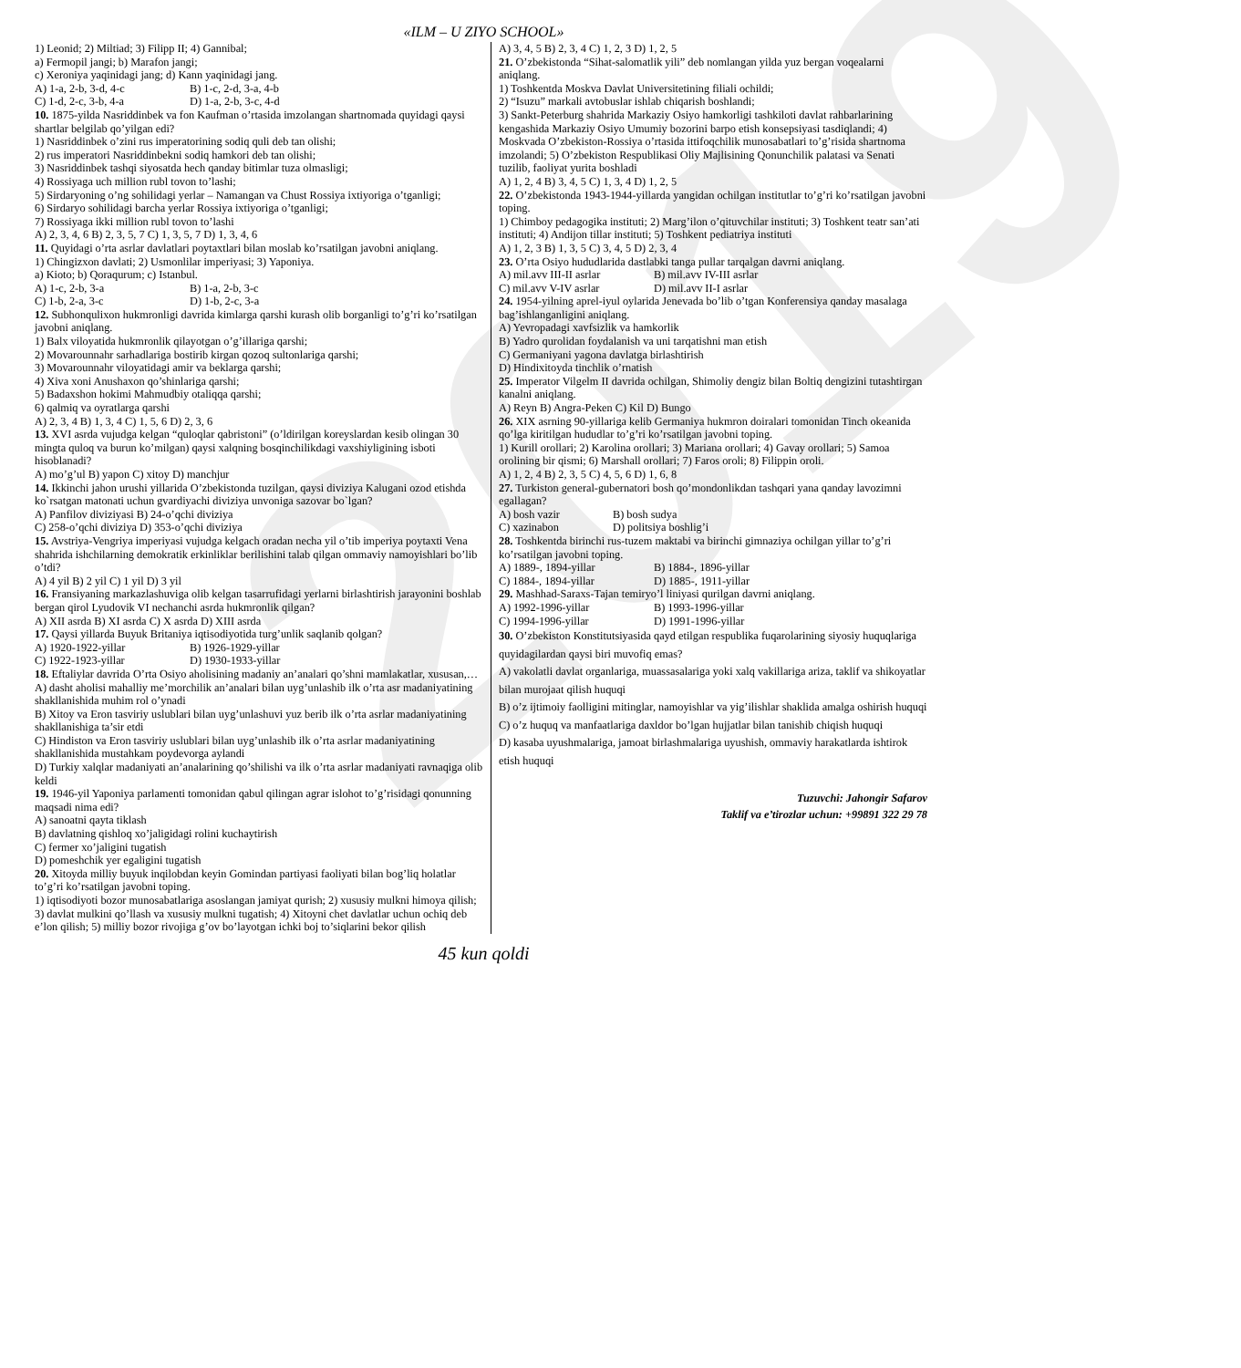2019
«ILM – U ZIYO SCHOOL»
1) Leonid; 2) Miltiad; 3) Filipp II; 4) Gannibal;
a) Fermopil jangi; b) Marafon jangi;
c) Xeroniya yaqinidagi jang; d) Kann yaqinidagi jang.
A) 1-a, 2-b, 3-d, 4-c B) 1-c, 2-d, 3-a, 4-b
C) 1-d, 2-c, 3-b, 4-a D) 1-a, 2-b, 3-c, 4-d
10. 1875-yilda Nasriddinbek va fon Kaufman o’rtasida imzolangan shartnomada quyidagi qaysi shartlar belgilab qo’yilgan edi?
1) Nasriddinbek o’zini rus imperatorining sodiq quli deb tan olishi;
2) rus imperatori Nasriddinbekni sodiq hamkori deb tan olishi;
3) Nasriddinbek tashqi siyosatda hech qanday bitimlar tuza olmasligi;
4) Rossiyaga uch million rubl tovon to’lashi;
5) Sirdaryoning o’ng sohilidagi yerlar – Namangan va Chust Rossiya ixtiyoriga o’tganligi;
6) Sirdaryo sohilidagi barcha yerlar Rossiya ixtiyoriga o’tganligi;
7) Rossiyaga ikki million rubl tovon to’lashi
A) 2, 3, 4, 6 B) 2, 3, 5, 7 C) 1, 3, 5, 7 D) 1, 3, 4, 6
11. Quyidagi o’rta asrlar davlatlari poytaxtlari bilan moslab ko’rsatilgan javobni aniqlang.
1) Chingizxon davlati; 2) Usmonlilar imperiyasi; 3) Yaponiya.
a) Kioto; b) Qoraqurum; c) Istanbul.
A) 1-c, 2-b, 3-a B) 1-a, 2-b, 3-c
C) 1-b, 2-a, 3-c D) 1-b, 2-c, 3-a
12. Subhonqulixon hukmronligi davrida kimlarga qarshi kurash olib borganligi to’g’ri ko’rsatilgan javobni aniqlang.
1) Balx viloyatida hukmronlik qilayotgan o’g’illariga qarshi;
2) Movarounnahr sarhadlariga bostirib kirgan qozoq sultonlariga qarshi;
3) Movarounnahr viloyatidagi amir va beklarga qarshi;
4) Xiva xoni Anushaxon qo’shinlariga qarshi;
5) Badaxshon hokimi Mahmudbiy otaliqqa qarshi;
6) qalmiq va oyratlarga qarshi
A) 2, 3, 4 B) 1, 3, 4 C) 1, 5, 6 D) 2, 3, 6
13. XVI asrda vujudga kelgan “quloqlar qabristoni” (o’ldirilgan koreyslardan kesib olingan 30 mingta quloq va burun ko’milgan) qaysi xalqning bosqinchilikdagi vaxshiyligining isboti hisoblanadi?
A) mo’g’ul B) yapon C) xitoy D) manchjur
14. Ikkinchi jahon urushi yillarida O’zbekistonda tuzilgan, qaysi diviziya Kalugani ozod etishda ko`rsatgan matonati uchun gvardiyachi diviziya unvoniga sazovar bo`lgan?
A) Panfilov diviziyasi B) 24-o’qchi diviziya
C) 258-o’qchi diviziya D) 353-o’qchi diviziya
15. Avstriya-Vengriya imperiyasi vujudga kelgach oradan necha yil o’tib imperiya poytaxti Vena shahrida ishchilarning demokratik erkinliklar berilishini talab qilgan ommaviy namoyishlari bo’lib o’tdi?
A) 4 yil B) 2 yil C) 1 yil D) 3 yil
16. Fransiyaning markazlashuviga olib kelgan tasarrufidagi yerlarni birlashtirish jarayonini boshlab bergan qirol Lyudovik VI nechanchi asrda hukmronlik qilgan?
A) XII asrda B) XI asrda C) X asrda D) XIII asrda
17. Qaysi yillarda Buyuk Britaniya iqtisodiyotida turg’unlik saqlanib qolgan?
A) 1920-1922-yillar B) 1926-1929-yillar
C) 1922-1923-yillar D) 1930-1933-yillar
18. Eftaliylar davrida O’rta Osiyo aholisining madaniy an’analari qo’shni mamlakatlar, xususan,…
A) dasht aholisi mahalliy me’morchilik an’analari bilan uyg’unlashib ilk o’rta asr madaniyatining shakllanishida muhim rol o’ynadi
B) Xitoy va Eron tasviriy uslublari bilan uyg’unlashuvi yuz berib ilk o’rta asrlar madaniyatining shakllanishiga ta’sir etdi
C) Hindiston va Eron tasviriy uslublari bilan uyg’unlashib ilk o’rta asrlar madaniyatining shakllanishida mustahkam poydevorga aylandi
D) Turkiy xalqlar madaniyati an’analarining qo’shilishi va ilk o’rta asrlar madaniyati ravnaqiga olib keldi
19. 1946-yil Yaponiya parlamenti tomonidan qabul qilingan agrar islohot to’g’risidagi qonunning maqsadi nima edi?
A) sanoatni qayta tiklash
B) davlatning qishloq xo’jaligidagi rolini kuchaytirish
C) fermer xo’jaligini tugatish
D) pomeshchik yer egaligini tugatish
20. Xitoyda milliy buyuk inqilobdan keyin Gomindan partiyasi faoliyati bilan bog’liq holatlar to’g’ri ko’rsatilgan javobni toping.
1) iqtisodiyoti bozor munosabatlariga asoslangan jamiyat qurish; 2) xususiy mulkni himoya qilish; 3) davlat mulkini qo’llash va xususiy mulkni tugatish; 4) Xitoyni chet davlatlar uchun ochiq deb e’lon qilish; 5) milliy bozor rivojiga g’ov bo’layotgan ichki boj to’siqlarini bekor qilish
A) 3, 4, 5 B) 2, 3, 4 C) 1, 2, 3 D) 1, 2, 5
21. O’zbekistonda “Sihat-salomatlik yili” deb nomlangan yilda yuz bergan voqealarni aniqlang.
1) Toshkentda Moskva Davlat Universitetining filiali ochildi;
2) “Isuzu” markali avtobuslar ishlab chiqarish boshlandi;
3) Sankt-Peterburg shahrida Markaziy Osiyo hamkorligi tashkiloti davlat rahbarlarining kengashida Markaziy Osiyo Umumiy bozorini barpo etish konsepsiyasi tasdiqlandi; 4) Moskvada O’zbekiston-Rossiya o’rtasida ittifoqchilik munosabatlari to’g’risida shartnoma imzolandi; 5) O’zbekiston Respublikasi Oliy Majlisining Qonunchilik palatasi va Senati tuzilib, faoliyat yurita boshladi
A) 1, 2, 4 B) 3, 4, 5 C) 1, 3, 4 D) 1, 2, 5
22. O’zbekistonda 1943-1944-yillarda yangidan ochilgan institutlar to’g’ri ko’rsatilgan javobni toping.
1) Chimboy pedagogika instituti; 2) Marg’ilon o’qituvchilar instituti; 3) Toshkent teatr san’ati instituti; 4) Andijon tillar instituti; 5) Toshkent pediatriya instituti
A) 1, 2, 3 B) 1, 3, 5 C) 3, 4, 5 D) 2, 3, 4
23. O’rta Osiyo hududlarida dastlabki tanga pullar tarqalgan davrni aniqlang.
A) mil.avv III-II asrlar B) mil.avv IV-III asrlar
C) mil.avv V-IV asrlar D) mil.avv II-I asrlar
24. 1954-yilning aprel-iyul oylarida Jenevada bo’lib o’tgan Konferensiya qanday masalaga bag’ishlanganligini aniqlang.
A) Yevropadagi xavfsizlik va hamkorlik
B) Yadro qurolidan foydalanish va uni tarqatishni man etish
C) Germaniyani yagona davlatga birlashtirish
D) Hindixitoyda tinchlik o’rnatish
25. Imperator Vilgelm II davrida ochilgan, Shimoliy dengiz bilan Boltiq dengizini tutashtirgan kanalni aniqlang.
A) Reyn B) Angra-Peken C) Kil D) Bungo
26. XIX asrning 90-yillariga kelib Germaniya hukmron doiralari tomonidan Tinch okeanida qo’lga kiritilgan hududlar to’g’ri ko’rsatilgan javobni toping.
1) Kurill orollari; 2) Karolina orollari; 3) Mariana orollari; 4) Gavay orollari; 5) Samoa orolining bir qismi; 6) Marshall orollari; 7) Faros oroli; 8) Filippin oroli.
A) 1, 2, 4 B) 2, 3, 5 C) 4, 5, 6 D) 1, 6, 8
27. Turkiston general-gubernatori bosh qo’mondonlikdan tashqari yana qanday lavozimni egallagan?
A) bosh vazir B) bosh sudya
C) xazinabon D) politsiya boshlig’i
28. Toshkentda birinchi rus-tuzem maktabi va birinchi gimnaziya ochilgan yillar to’g’ri ko’rsatilgan javobni toping.
A) 1889-, 1894-yillar B) 1884-, 1896-yillar
C) 1884-, 1894-yillar D) 1885-, 1911-yillar
29. Mashhad-Saraxs-Tajan temiryo’l liniyasi qurilgan davrni aniqlang.
A) 1992-1996-yillar B) 1993-1996-yillar
C) 1994-1996-yillar D) 1991-1996-yillar
30. O’zbekiston Konstitutsiyasida qayd etilgan respublika fuqarolarining siyosiy huquqlariga quyidagilardan qaysi biri muvofiq emas?
A) vakolatli davlat organlariga, muassasalariga yoki xalq vakillariga ariza, taklif va shikoyatlar bilan murojaat qilish huquqi
B) o’z ijtimoiy faolligini mitinglar, namoyishlar va yig’ilishlar shaklida amalga oshirish huquqi
C) o’z huquq va manfaatlariga daxldor bo’lgan hujjatlar bilan tanishib chiqish huquqi
D) kasaba uyushmalariga, jamoat birlashmalariga uyushish, ommaviy harakatlarda ishtirok etish huquqi
Tuzuvchi: Jahongir Safarov
Taklif va e’tirozlar uchun: +99891 322 29 78
45 kun qoldi